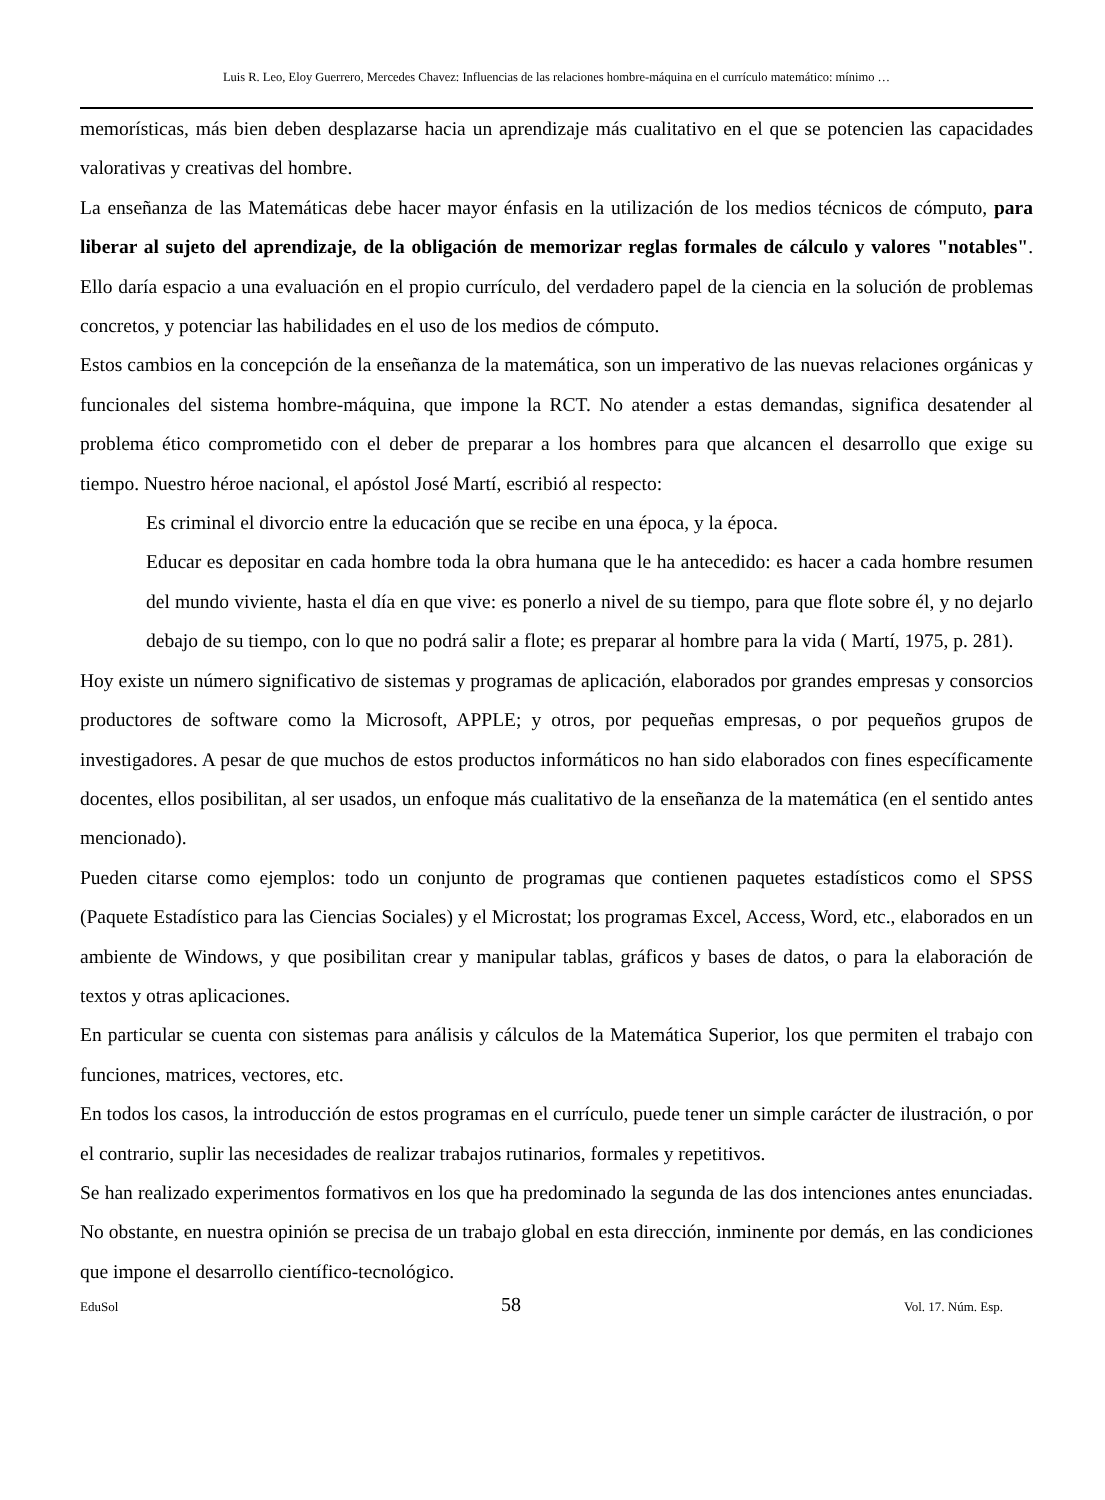Luis R. Leo, Eloy Guerrero, Mercedes Chavez: Influencias de las relaciones hombre-máquina en el currículo matemático: mínimo …
memorísticas, más bien deben desplazarse hacia un aprendizaje más cualitativo en el que se potencien las capacidades valorativas y creativas del hombre.
La enseñanza de las Matemáticas debe hacer mayor énfasis en la utilización de los medios técnicos de cómputo, para liberar al sujeto del aprendizaje, de la obligación de memorizar reglas formales de cálculo y valores "notables". Ello daría espacio a una evaluación en el propio currículo, del verdadero papel de la ciencia en la solución de problemas concretos, y potenciar las habilidades en el uso de los medios de cómputo.
Estos cambios en la concepción de la enseñanza de la matemática, son un imperativo de las nuevas relaciones orgánicas y funcionales del sistema hombre-máquina, que impone la RCT. No atender a estas demandas, significa desatender al problema ético comprometido con el deber de preparar a los hombres para que alcancen el desarrollo que exige su tiempo. Nuestro héroe nacional, el apóstol José Martí, escribió al respecto:
Es criminal el divorcio entre la educación que se recibe en una época, y la época.
Educar es depositar en cada hombre toda la obra humana que le ha antecedido: es hacer a cada hombre resumen del mundo viviente, hasta el día en que vive: es ponerlo a nivel de su tiempo, para que flote sobre él, y no dejarlo debajo de su tiempo, con lo que no podrá salir a flote; es preparar al hombre para la vida ( Martí, 1975, p. 281).
Hoy existe un número significativo de sistemas y programas de aplicación, elaborados por grandes empresas y consorcios productores de software como la Microsoft, APPLE; y otros, por pequeñas empresas, o por pequeños grupos de investigadores. A pesar de que muchos de estos productos informáticos no han sido elaborados con fines específicamente docentes, ellos posibilitan, al ser usados, un enfoque más cualitativo de la enseñanza de la matemática (en el sentido antes mencionado).
Pueden citarse como ejemplos: todo un conjunto de programas que contienen paquetes estadísticos como el SPSS (Paquete Estadístico para las Ciencias Sociales) y el Microstat; los programas Excel, Access, Word, etc., elaborados en un ambiente de Windows, y que posibilitan crear y manipular tablas, gráficos y bases de datos, o para la elaboración de textos y otras aplicaciones.
En particular se cuenta con sistemas para análisis y cálculos de la Matemática Superior, los que permiten el trabajo con funciones, matrices, vectores, etc.
En todos los casos, la introducción de estos programas en el currículo, puede tener un simple carácter de ilustración, o por el contrario, suplir las necesidades de realizar trabajos rutinarios, formales y repetitivos.
Se han realizado experimentos formativos en los que ha predominado la segunda de las dos intenciones antes enunciadas. No obstante, en nuestra opinión se precisa de un trabajo global en esta dirección, inminente por demás, en las condiciones que impone el desarrollo científico-tecnológico.
EduSol 58 Vol. 17. Núm. Esp.